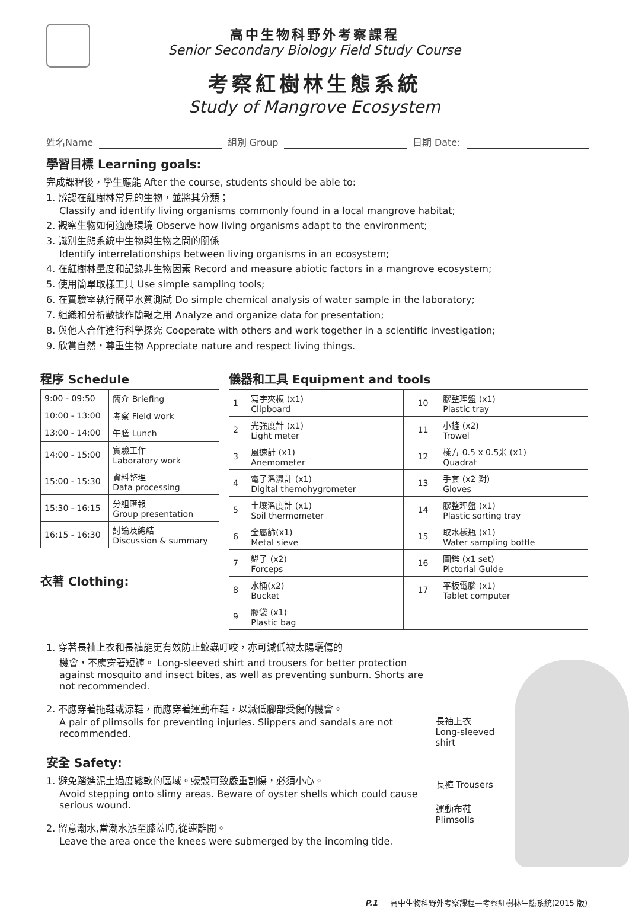高中生物科野外考察課程
Senior Secondary Biology Field Study Course
考察紅樹林生態系統
Study of Mangrove Ecosystem
姓名Name 組別 Group 日期 Date:
學習目標 Learning goals:
完成課程後，學生應能 After the course, students should be able to:
1. 辨認在紅樹林常見的生物，並將其分類；
Classify and identify living organisms commonly found in a local mangrove habitat;
2. 觀察生物如何適應環境 Observe how living organisms adapt to the environment;
3. 識別生態系統中生物與生物之間的關係
Identify interrelationships between living organisms in an ecosystem;
4. 在紅樹林量度和記錄非生物因素 Record and measure abiotic factors in a mangrove ecosystem;
5. 使用簡單取樣工具 Use simple sampling tools;
6. 在實驗室執行簡單水質測試 Do simple chemical analysis of water sample in the laboratory;
7. 組織和分析數據作簡報之用 Analyze and organize data for presentation;
8. 與他人合作進行科學探究 Cooperate with others and work together in a scientific investigation;
9. 欣賞自然，尊重生物 Appreciate nature and respect living things.
程序 Schedule
| 9:00 - 09:50 | 簡介 Briefing |
| 10:00 - 13:00 | 考察 Field work |
| 13:00 - 14:00 | 午膳 Lunch |
| 14:00 - 15:00 | 實驗工作 Laboratory work |
| 15:00 - 15:30 | 資料整理 Data processing |
| 15:30 - 16:15 | 分組匯報 Group presentation |
| 16:15 - 16:30 | 討論及總結 Discussion & summary |
衣著 Clothing:
儀器和工具 Equipment and tools
| 1 | 寫字夾板 (x1) Clipboard | | 10 | 膠整理盤 (x1) Plastic tray | |
| 2 | 光強度計 (x1) Light meter | | 11 | 小鏟 (x2) Trowel | |
| 3 | 風速計 (x1) Anemometer | | 12 | 樣方 0.5 x 0.5米 (x1) Quadrat | |
| 4 | 電子溫濕計 (x1) Digital themohygrometer | | 13 | 手套 (x2 對) Gloves | |
| 5 | 土壤溫度計 (x1) Soil thermometer | | 14 | 膠整理盤 (x1) Plastic sorting tray | |
| 6 | 金屬篩(x1) Metal sieve | | 15 | 取水樣瓶 (x1) Water sampling bottle | |
| 7 | 鑷子 (x2) Forceps | | 16 | 圖鑑 (x1 set) Pictorial Guide | |
| 8 | 水桶(x2) Bucket | | 17 | 平板電腦 (x1) Tablet computer | |
| 9 | 膠袋 (x1) Plastic bag | | | | |
1. 穿著長袖上衣和長褲能更有效防止蚊蟲叮咬，亦可減低被太陽曬傷的
機會，不應穿著短褲。 Long-sleeved shirt and trousers for better protection against mosquito and insect bites, as well as preventing sunburn. Shorts are not recommended.
2. 不應穿著拖鞋或涼鞋，而應穿著運動布鞋，以減低腳部受傷的機會。
A pair of plimsolls for preventing injuries. Slippers and sandals are not recommended.
安全 Safety:
1. 避免踏進泥土過度鬆軟的區域。蠔殼可致嚴重割傷，必須小心。
Avoid stepping onto slimy areas. Beware of oyster shells which could cause serious wound.
2. 留意潮水,當潮水漲至膝蓋時,從速離開。
Leave the area once the knees were submerged by the incoming tide.
長袖上衣
Long-sleeved shirt
長褲 Trousers
運動布鞋
Plimsolls
P.1 高中生物科野外考察課程—考察紅樹林生態系統(2015 版)